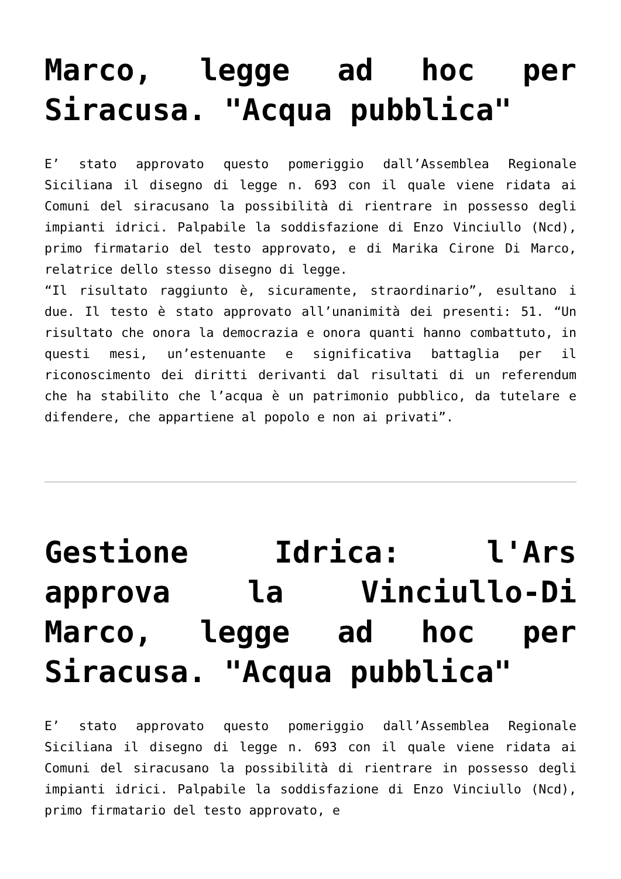Marco, legge ad hoc per Siracusa. "Acqua pubblica"
E’ stato approvato questo pomeriggio dall’Assemblea Regionale Siciliana il disegno di legge n. 693 con il quale viene ridata ai Comuni del siracusano la possibilità di rientrare in possesso degli impianti idrici. Palpabile la soddisfazione di Enzo Vinciullo (Ncd), primo firmatario del testo approvato, e di Marika Cirone Di Marco, relatrice dello stesso disegno di legge.
“Il risultato raggiunto è, sicuramente, straordinario”, esultano i due. Il testo è stato approvato all’unanimità dei presenti: 51. “Un risultato che onora la democrazia e onora quanti hanno combattuto, in questi mesi, un’estenuante e significativa battaglia per il riconoscimento dei diritti derivanti dal risultati di un referendum che ha stabilito che l’acqua è un patrimonio pubblico, da tutelare e difendere, che appartiene al popolo e non ai privati”.
Gestione Idrica: l'Ars approva la Vinciullo-Di Marco, legge ad hoc per Siracusa. "Acqua pubblica"
E’ stato approvato questo pomeriggio dall’Assemblea Regionale Siciliana il disegno di legge n. 693 con il quale viene ridata ai Comuni del siracusano la possibilità di rientrare in possesso degli impianti idrici. Palpabile la soddisfazione di Enzo Vinciullo (Ncd), primo firmatario del testo approvato, e